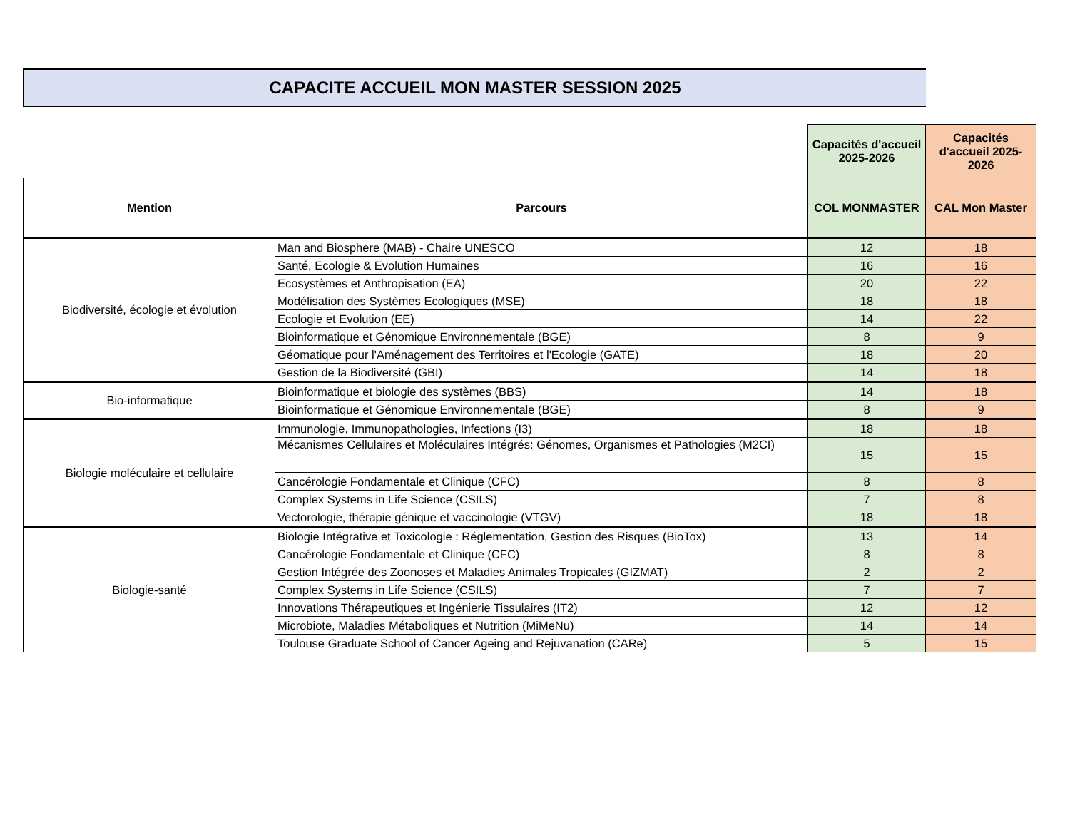CAPACITE ACCUEIL MON MASTER SESSION 2025
| | | Capacités d'accueil 2025-2026 | Capacités d'accueil 2025-2026 |
| Mention | Parcours | COL MONMASTER | CAL Mon Master |
| Biodiversité, écologie et évolution | Man and Biosphere (MAB) - Chaire UNESCO | 12 | 18 |
| | Santé, Ecologie & Evolution Humaines | 16 | 16 |
| | Ecosystèmes et Anthropisation (EA) | 20 | 22 |
| | Modélisation des Systèmes Ecologiques (MSE) | 18 | 18 |
| | Ecologie et Evolution (EE) | 14 | 22 |
| | Bioinformatique et Génomique Environnementale (BGE) | 8 | 9 |
| | Géomatique pour l'Aménagement des Territoires et l'Ecologie (GATE) | 18 | 20 |
| | Gestion de la Biodiversité (GBI) | 14 | 18 |
| Bio-informatique | Bioinformatique et biologie des systèmes (BBS) | 14 | 18 |
| | Bioinformatique et Génomique Environnementale (BGE) | 8 | 9 |
| Biologie moléculaire et cellulaire | Immunologie, Immunopathologies, Infections (I3) | 18 | 18 |
| | Mécanismes Cellulaires et Moléculaires Intégrés: Génomes, Organismes et Pathologies (M2CI) | 15 | 15 |
| | Cancérologie Fondamentale et Clinique (CFC) | 8 | 8 |
| | Complex Systems in Life Science (CSILS) | 7 | 8 |
| | Vectorologie, thérapie génique et vaccinologie (VTGV) | 18 | 18 |
| Biologie-santé | Biologie Intégrative et Toxicologie : Réglementation, Gestion des Risques (BioTox) | 13 | 14 |
| | Cancérologie Fondamentale et Clinique (CFC) | 8 | 8 |
| | Gestion Intégrée des Zoonoses et Maladies Animales Tropicales (GIZMAT) | 2 | 2 |
| | Complex Systems in Life Science (CSILS) | 7 | 7 |
| | Innovations Thérapeutiques et Ingénierie Tissulaires (IT2) | 12 | 12 |
| | Microbiote, Maladies Métaboliques et Nutrition (MiMeNu) | 14 | 14 |
| | Toulouse Graduate School of Cancer Ageing and Rejuvanation (CARe) | 5 | 15 |